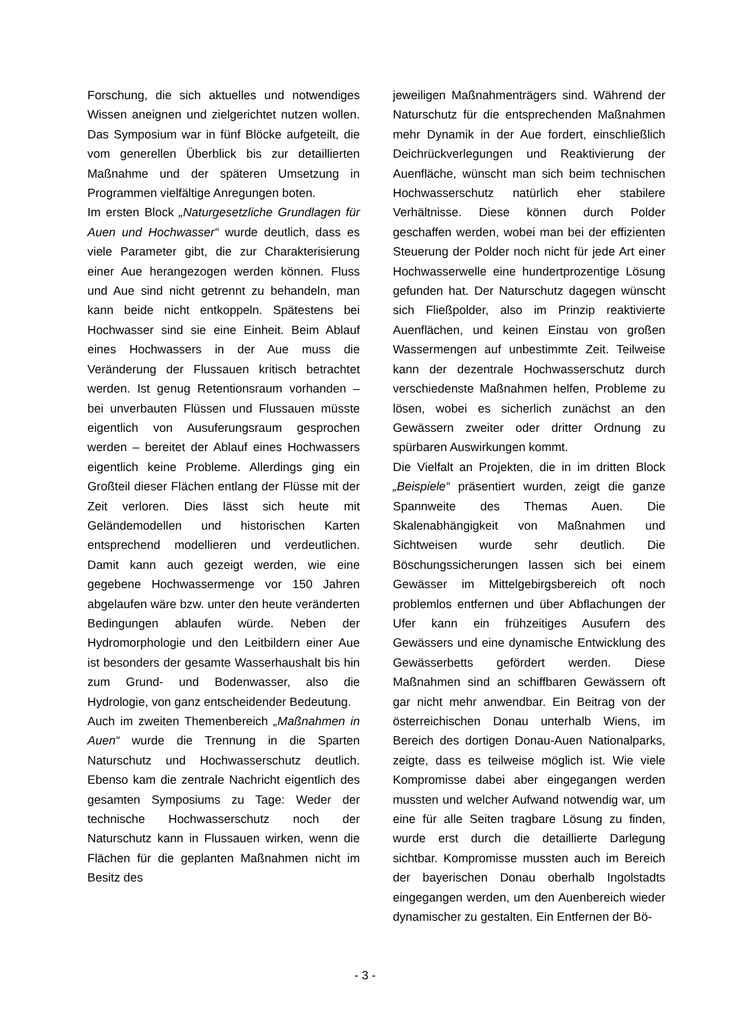Forschung, die sich aktuelles und notwendiges Wissen aneignen und zielgerichtet nutzen wollen. Das Symposium war in fünf Blöcke aufgeteilt, die vom generellen Überblick bis zur detaillierten Maßnahme und der späteren Umsetzung in Programmen vielfältige Anregungen boten.
Im ersten Block „Naturgesetzliche Grundlagen für Auen und Hochwasser“ wurde deutlich, dass es viele Parameter gibt, die zur Charakterisierung einer Aue herangezogen werden können. Fluss und Aue sind nicht getrennt zu behandeln, man kann beide nicht entkoppeln. Spätestens bei Hochwasser sind sie eine Einheit. Beim Ablauf eines Hochwassers in der Aue muss die Veränderung der Flussauen kritisch betrachtet werden. Ist genug Retentionsraum vorhanden – bei unverbauten Flüssen und Flussauen müsste eigentlich von Ausuferungsraum gesprochen werden – bereitet der Ablauf eines Hochwassers eigentlich keine Probleme. Allerdings ging ein Großteil dieser Flächen entlang der Flüsse mit der Zeit verloren. Dies lässt sich heute mit Geländemodellen und historischen Karten entsprechend modellieren und verdeutlichen. Damit kann auch gezeigt werden, wie eine gegebene Hochwassermenge vor 150 Jahren abgelaufen wäre bzw. unter den heute veränderten Bedingungen ablaufen würde. Neben der Hydromorphologie und den Leitbildern einer Aue ist besonders der gesamte Wasserhaushalt bis hin zum Grund- und Bodenwasser, also die Hydrologie, von ganz entscheidender Bedeutung.
Auch im zweiten Themenbereich „Maßnahmen in Auen“ wurde die Trennung in die Sparten Naturschutz und Hochwasserschutz deutlich. Ebenso kam die zentrale Nachricht eigentlich des gesamten Symposiums zu Tage: Weder der technische Hochwasserschutz noch der Naturschutz kann in Flussauen wirken, wenn die Flächen für die geplanten Maßnahmen nicht im Besitz des
jeweiligen Maßnahmenträgers sind. Während der Naturschutz für die entsprechenden Maßnahmen mehr Dynamik in der Aue fordert, einschließlich Deichrückverlegungen und Reaktivierung der Auenfläche, wünscht man sich beim technischen Hochwasserschutz natürlich eher stabilere Verhältnisse. Diese können durch Polder geschaffen werden, wobei man bei der effizienten Steuerung der Polder noch nicht für jede Art einer Hochwasserwelle eine hundertprozentige Lösung gefunden hat. Der Naturschutz dagegen wünscht sich Fließpolder, also im Prinzip reaktivierte Auenflächen, und keinen Einstau von großen Wassermengen auf unbestimmte Zeit. Teilweise kann der dezentrale Hochwasserschutz durch verschiedenste Maßnahmen helfen, Probleme zu lösen, wobei es sicherlich zunächst an den Gewässern zweiter oder dritter Ordnung zu spürbaren Auswirkungen kommt.
Die Vielfalt an Projekten, die in im dritten Block „Beispiele“ präsentiert wurden, zeigt die ganze Spannweite des Themas Auen. Die Skalenabhängigkeit von Maßnahmen und Sichtweisen wurde sehr deutlich. Die Böschungssicherungen lassen sich bei einem Gewässer im Mittelgebirgsbereich oft noch problemlos entfernen und über Abflachungen der Ufer kann ein frühzeitiges Ausufern des Gewässers und eine dynamische Entwicklung des Gewässerbetts gefördert werden. Diese Maßnahmen sind an schiffbaren Gewässern oft gar nicht mehr anwendbar. Ein Beitrag von der österreichischen Donau unterhalb Wiens, im Bereich des dortigen Donau-Auen Nationalparks, zeigte, dass es teilweise möglich ist. Wie viele Kompromisse dabei aber eingegangen werden mussten und welcher Aufwand notwendig war, um eine für alle Seiten tragbare Lösung zu finden, wurde erst durch die detaillierte Darlegung sichtbar. Kompromisse mussten auch im Bereich der bayerischen Donau oberhalb Ingolstadts eingegangen werden, um den Auenbereich wieder dynamischer zu gestalten. Ein Entfernen der Bö-
- 3 -